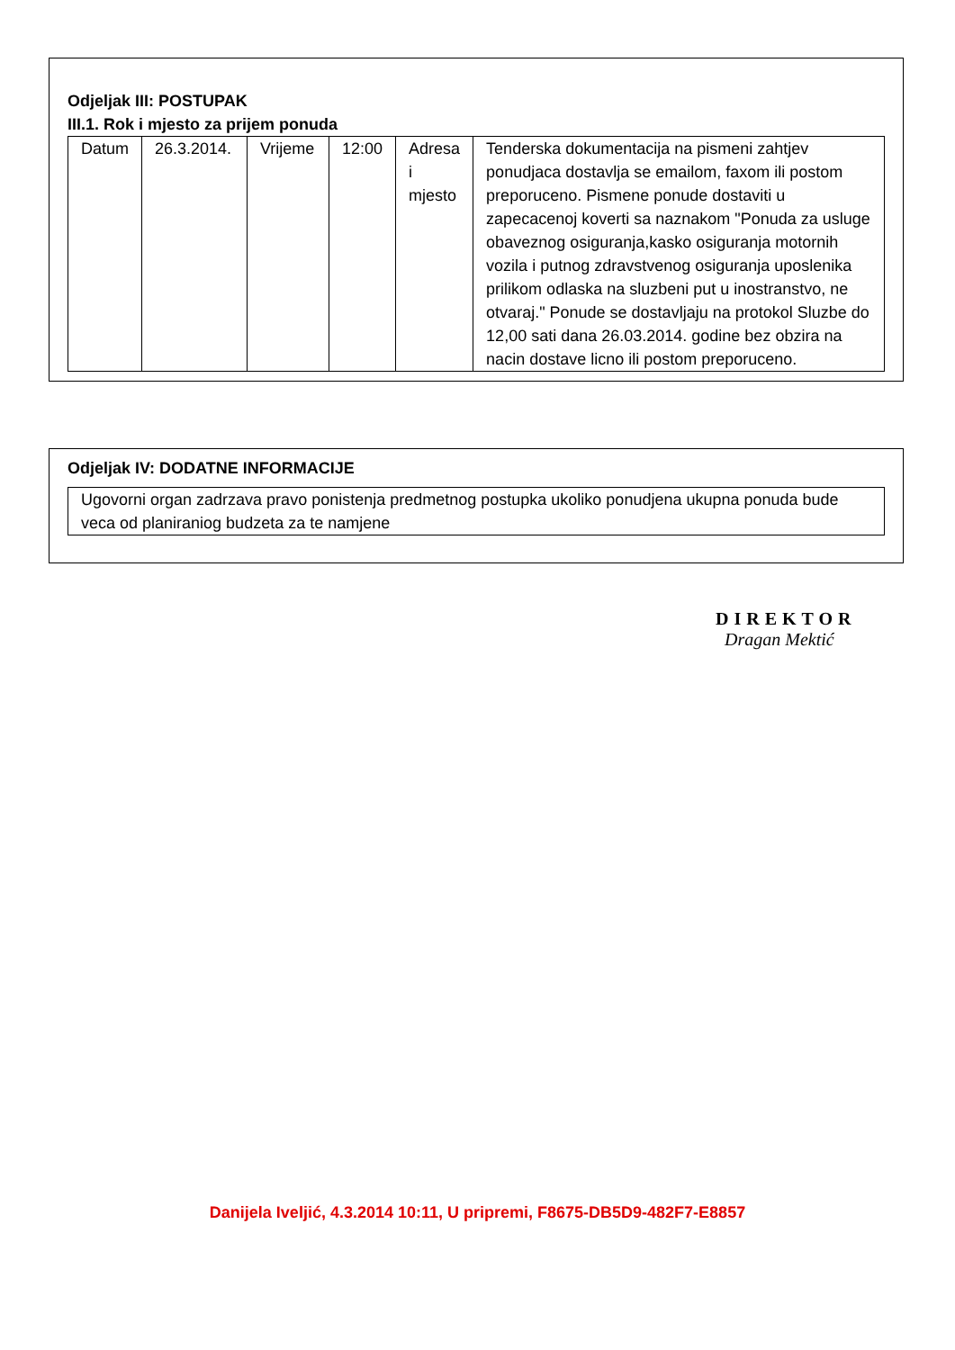Odjeljak III: POSTUPAK
III.1. Rok i mjesto za prijem ponuda
| Datum | 26.3.2014. | Vrijeme | 12:00 | Adresa i mjesto | Tenderska dokumentacija na pismeni zahtjev ponudjaca dostavlja se emailom, faxom ili postom preporuceno. Pismene ponude dostaviti u zapecacenoj koverti sa naznakom "Ponuda za usluge obaveznog osiguranja,kasko osiguranja motornih vozila i putnog zdravstvenog osiguranja uposlenika prilikom odlaska na sluzbeni put u inostranstvo, ne otvaraj." Ponude se dostavljaju na protokol Sluzbe do 12,00 sati dana 26.03.2014. godine bez obzira na nacin dostave licno ili postom preporuceno. |
Odjeljak IV: DODATNE INFORMACIJE
| Ugovorni organ zadrzava pravo ponistenja predmetnog postupka ukoliko ponudjena ukupna ponuda bude veca od planiraniog budzeta za te namjene |
DIREKTOR
Dragan Mektić
Danijela Iveljić, 4.3.2014 10:11, U pripremi, F8675-DB5D9-482F7-E8857